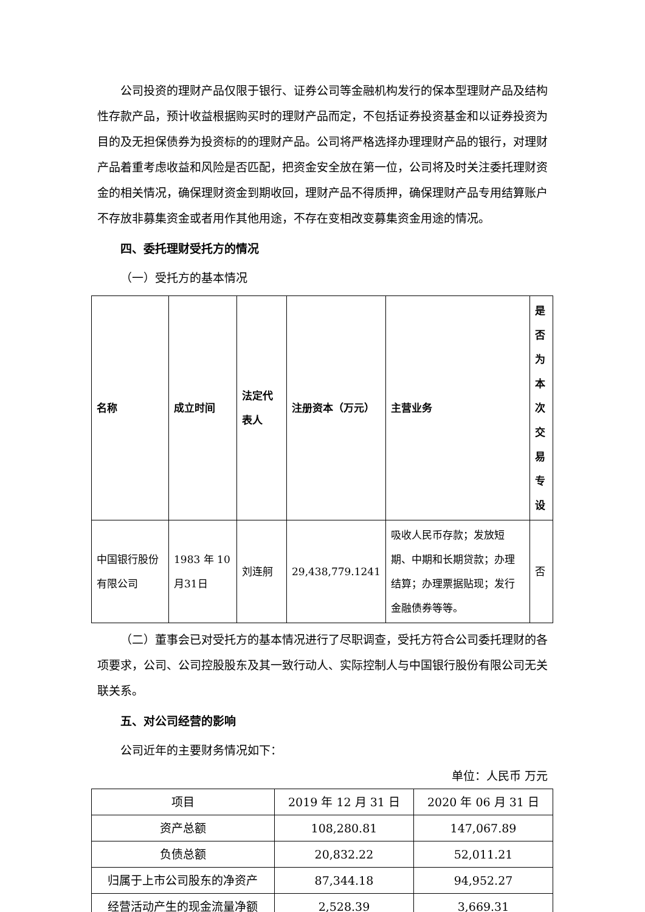公司投资的理财产品仅限于银行、证券公司等金融机构发行的保本型理财产品及结构性存款产品，预计收益根据购买时的理财产品而定，不包括证券投资基金和以证券投资为目的及无担保债券为投资标的的理财产品。公司将严格选择办理理财产品的银行，对理财产品着重考虑收益和风险是否匹配，把资金安全放在第一位，公司将及时关注委托理财资金的相关情况，确保理财资金到期收回，理财产品不得质押，确保理财产品专用结算账户不存放非募集资金或者用作其他用途，不存在变相改变募集资金用途的情况。
四、委托理财受托方的情况
（一）受托方的基本情况
| 名称 | 成立时间 | 法定代表人 | 注册资本（万元） | 主营业务 | 是否为本次交易专设 |
| --- | --- | --- | --- | --- | --- |
| 中国银行股份有限公司 | 1983 年 10 月31日 | 刘连舸 | 29,438,779.1241 | 吸收人民币存款；发放短期、中期和长期贷款；办理结算；办理票据贴现；发行金融债券等等。 | 否 |
（二）董事会已对受托方的基本情况进行了尽职调查，受托方符合公司委托理财的各项要求，公司、公司控股股东及其一致行动人、实际控制人与中国银行股份有限公司无关联关系。
五、对公司经营的影响
公司近年的主要财务情况如下：
单位：人民币 万元
| 项目 | 2019 年 12 月 31 日 | 2020 年 06 月 31 日 |
| 资产总额 | 108,280.81 | 147,067.89 |
| 负债总额 | 20,832.22 | 52,011.21 |
| 归属于上市公司股东的净资产 | 87,344.18 | 94,952.27 |
| 经营活动产生的现金流量净额 | 2,528.39 | 3,669.31 |